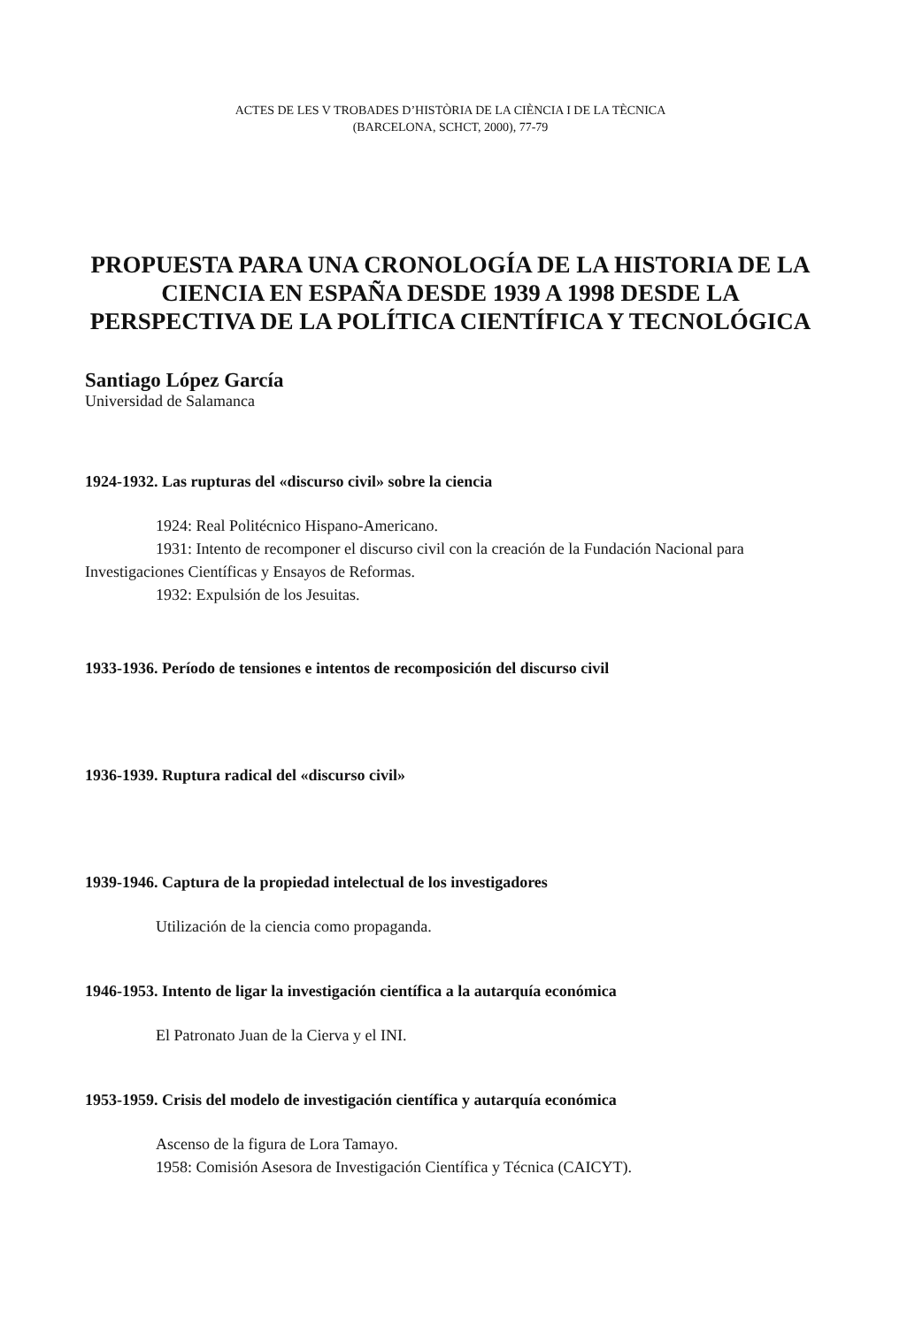ACTES DE LES V TROBADES D’HISTÒRIA DE LA CIÈNCIA I DE LA TÈCNICA
(BARCELONA, SCHCT, 2000), 77-79
PROPUESTA PARA UNA CRONOLOGÍA DE LA HISTORIA DE LA CIENCIA EN ESPAÑA DESDE 1939 A 1998 DESDE LA PERSPECTIVA DE LA POLÍTICA CIENTÍFICA Y TECNOLÓGICA
Santiago López García
Universidad de Salamanca
1924-1932. Las rupturas del «discurso civil» sobre la ciencia
1924: Real Politécnico Hispano-Americano.
1931: Intento de recomponer el discurso civil con la creación de la Fundación Nacional para Investigaciones Científicas y Ensayos de Reformas.
1932: Expulsión de los Jesuitas.
1933-1936. Período de tensiones e intentos de recomposición del discurso civil
1936-1939. Ruptura radical del «discurso civil»
1939-1946. Captura de la propiedad intelectual de los investigadores
Utilización de la ciencia como propaganda.
1946-1953. Intento de ligar la investigación científica a la autarquía económica
El Patronato Juan de la Cierva y el INI.
1953-1959. Crisis del modelo de investigación científica y autarquía económica
Ascenso de la figura de Lora Tamayo.
1958: Comisión Asesora de Investigación Científica y Técnica (CAICYT).